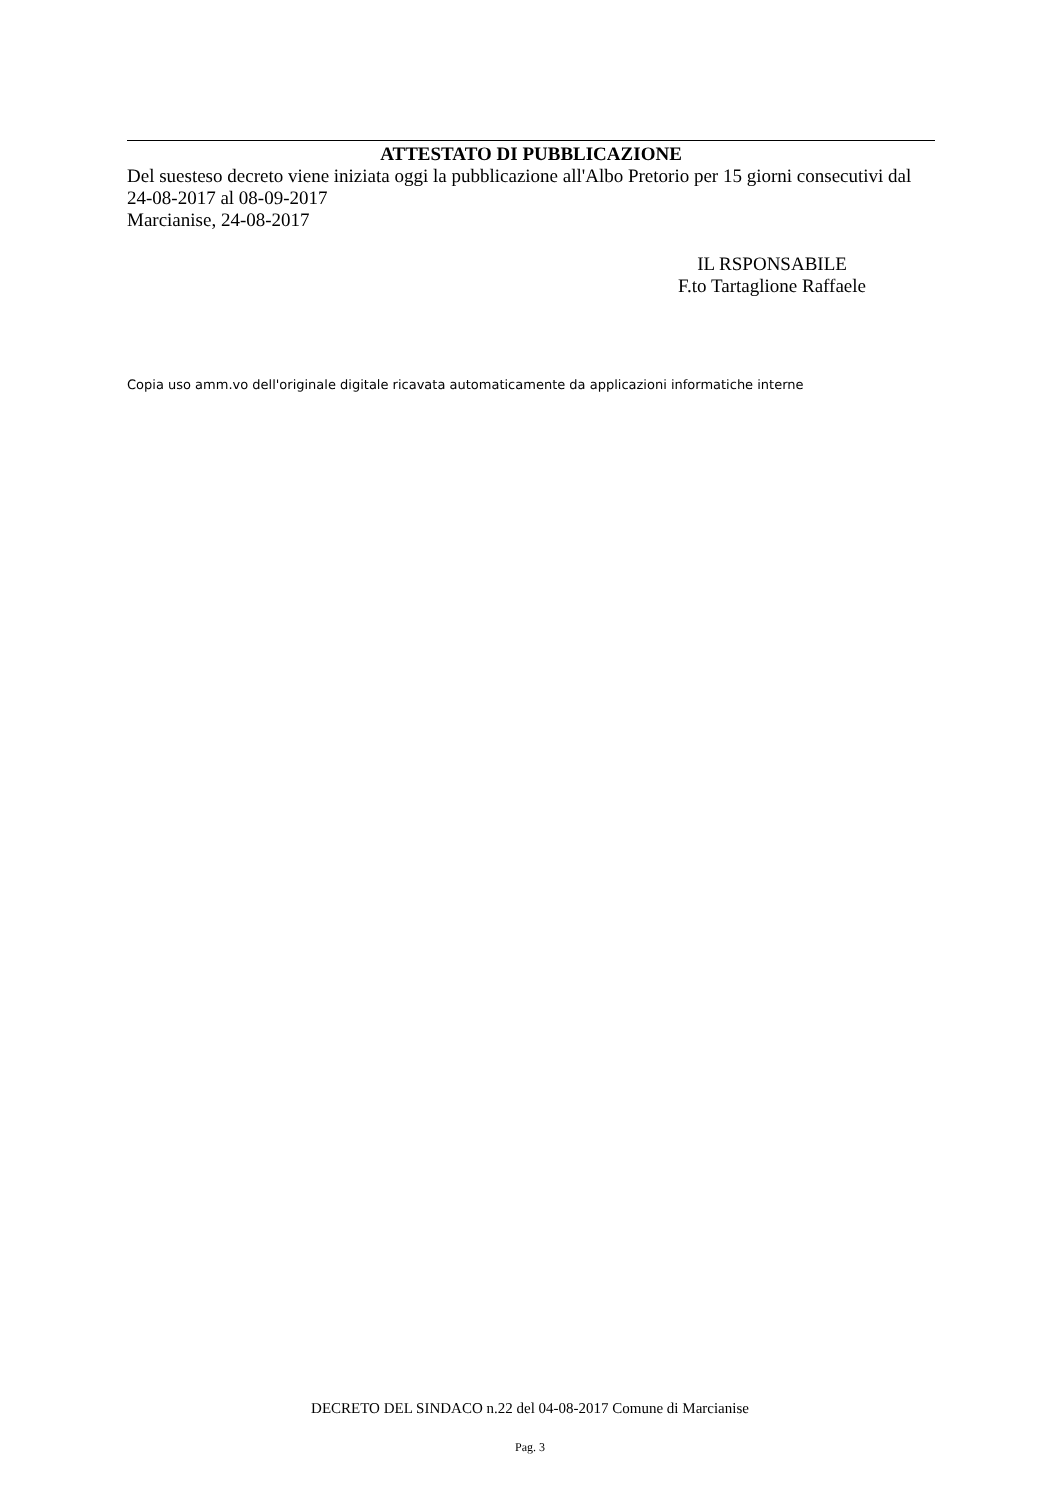ATTESTATO DI PUBBLICAZIONE
Del suesteso decreto viene iniziata oggi la pubblicazione all'Albo Pretorio per 15 giorni consecutivi dal 24-08-2017 al 08-09-2017
Marcianise, 24-08-2017
IL RSPONSABILE
F.to Tartaglione Raffaele
Copia uso amm.vo dell'originale digitale ricavata automaticamente da applicazioni informatiche interne
DECRETO DEL SINDACO n.22 del 04-08-2017 Comune di Marcianise
Pag. 3